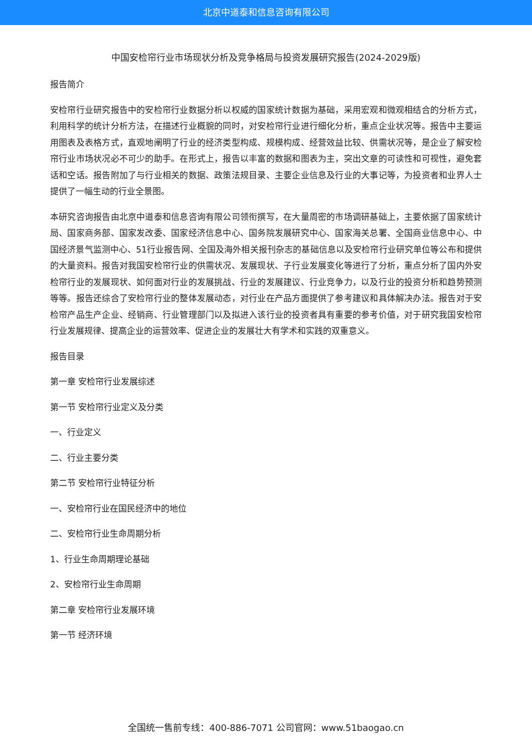北京中道泰和信息咨询有限公司
中国安检帘行业市场现状分析及竞争格局与投资发展研究报告(2024-2029版)
报告简介
安检帘行业研究报告中的安检帘行业数据分析以权威的国家统计数据为基础，采用宏观和微观相结合的分析方式，利用科学的统计分析方法，在描述行业概貌的同时，对安检帘行业进行细化分析，重点企业状况等。报告中主要运用图表及表格方式，直观地阐明了行业的经济类型构成、规模构成、经营效益比较、供需状况等，是企业了解安检帘行业市场状况必不可少的助手。在形式上，报告以丰富的数据和图表为主，突出文章的可读性和可视性，避免套话和空话。报告附加了与行业相关的数据、政策法规目录、主要企业信息及行业的大事记等，为投资者和业界人士提供了一幅生动的行业全景图。
本研究咨询报告由北京中道泰和信息咨询有限公司领衔撰写，在大量周密的市场调研基础上，主要依据了国家统计局、国家商务部、国家发改委、国家经济信息中心、国务院发展研究中心、国家海关总署、全国商业信息中心、中国经济景气监测中心、51行业报告网、全国及海外相关报刊杂志的基础信息以及安检帘行业研究单位等公布和提供的大量资料。报告对我国安检帘行业的供需状况、发展现状、子行业发展变化等进行了分析，重点分析了国内外安检帘行业的发展现状、如何面对行业的发展挑战、行业的发展建议、行业竞争力，以及行业的投资分析和趋势预测等等。报告还综合了安检帘行业的整体发展动态，对行业在产品方面提供了参考建议和具体解决办法。报告对于安检帘产品生产企业、经销商、行业管理部门以及拟进入该行业的投资者具有重要的参考价值，对于研究我国安检帘行业发展规律、提高企业的运营效率、促进企业的发展壮大有学术和实践的双重意义。
报告目录
第一章 安检帘行业发展综述
第一节 安检帘行业定义及分类
一、行业定义
二、行业主要分类
第二节 安检帘行业特征分析
一、安检帘行业在国民经济中的地位
二、安检帘行业生命周期分析
1、行业生命周期理论基础
2、安检帘行业生命周期
第二章 安检帘行业发展环境
第一节 经济环境
全国统一售前专线：400-886-7071 公司官网：www.51baogao.cn